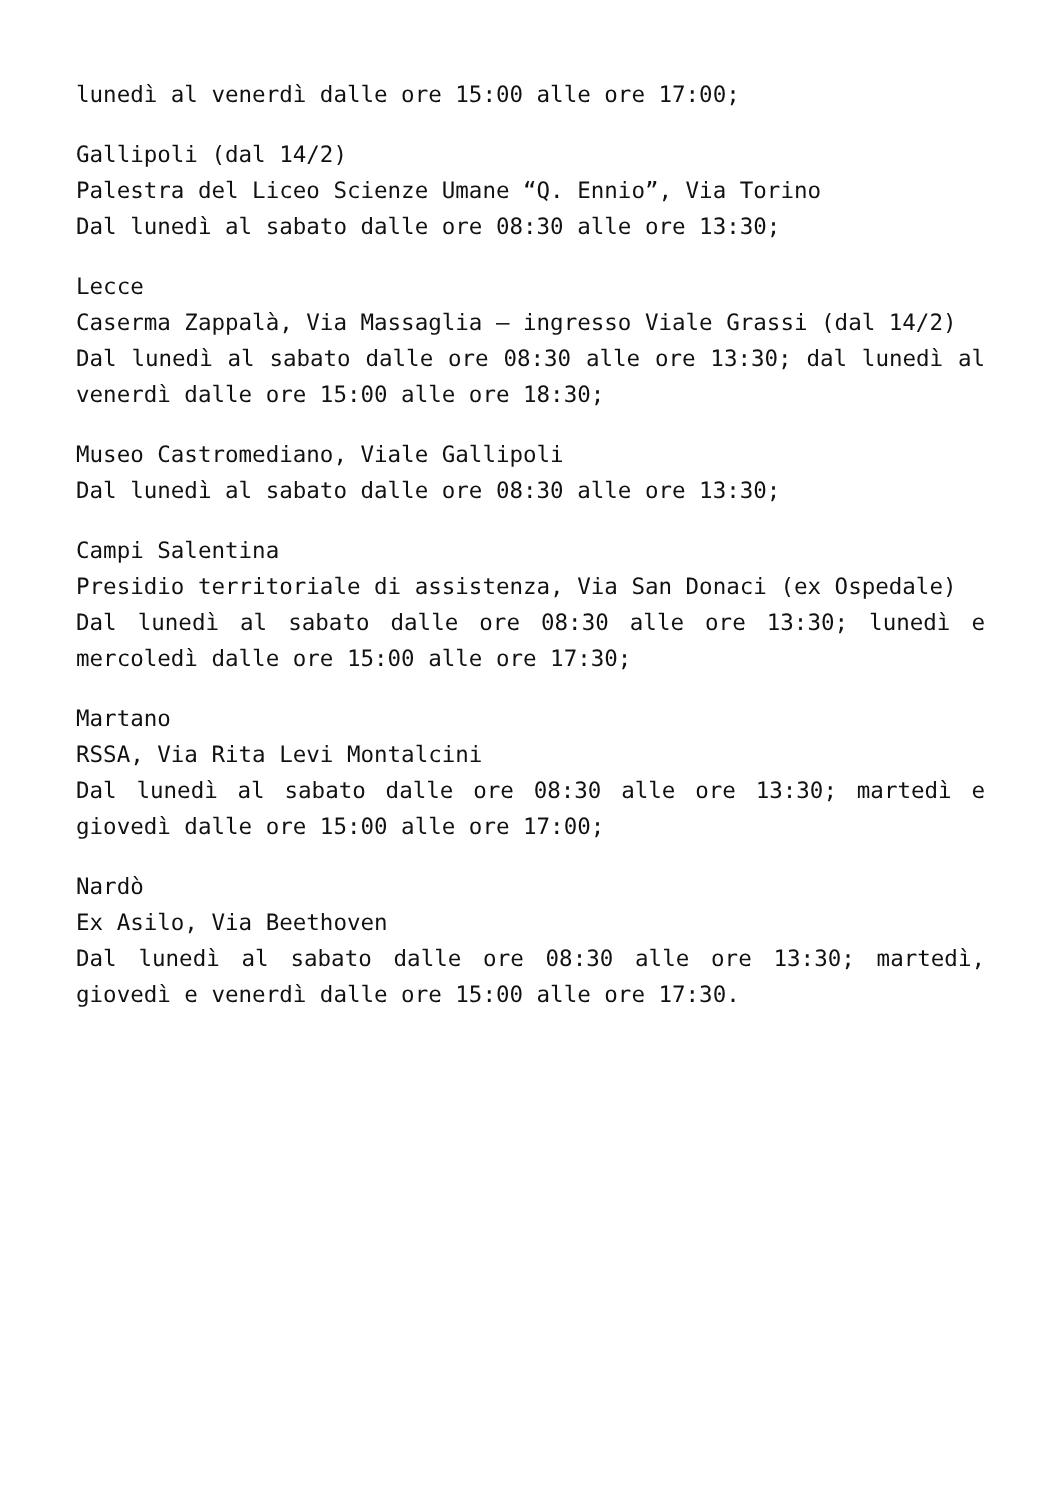lunedì al venerdì dalle ore 15:00 alle ore 17:00;
Gallipoli (dal 14/2)
Palestra del Liceo Scienze Umane “Q. Ennio”, Via Torino
Dal lunedì al sabato dalle ore 08:30 alle ore 13:30;
Lecce
Caserma Zappalà, Via Massaglia – ingresso Viale Grassi (dal 14/2)
Dal lunedì al sabato dalle ore 08:30 alle ore 13:30; dal lunedì al venerdì dalle ore 15:00 alle ore 18:30;
Museo Castromediano, Viale Gallipoli
Dal lunedì al sabato dalle ore 08:30 alle ore 13:30;
Campi Salentina
Presidio territoriale di assistenza, Via San Donaci (ex Ospedale)
Dal lunedì al sabato dalle ore 08:30 alle ore 13:30; lunedì e mercoledì dalle ore 15:00 alle ore 17:30;
Martano
RSSA, Via Rita Levi Montalcini
Dal lunedì al sabato dalle ore 08:30 alle ore 13:30; martedì e giovedì dalle ore 15:00 alle ore 17:00;
Nardò
Ex Asilo, Via Beethoven
Dal lunedì al sabato dalle ore 08:30 alle ore 13:30; martedì, giovedì e venerdì dalle ore 15:00 alle ore 17:30.